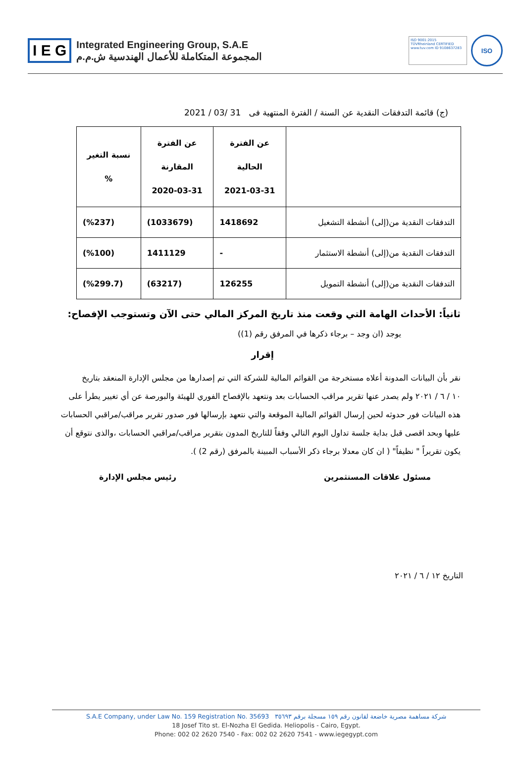I E G
Integrated Engineering Group, S.A.E
المجموعة المتكاملة للأعمال الهندسية ش.م.م
ISO 9001:2015
TÜVRheinland CERTIFIED
www.tuv.com ID 9108637283
ISO
(ج) قائمة التدفقات النقدية عن السنة / الفترة المنتهية فى 31 /03 / 2021
| | عن الفترة الحالية 2021-03-31 | عن الفترة المقارنة 2020-03-31 | نسبة التغير % |
| --- | --- | --- | --- |
| التدفقات النقدية من(إلى) أنشطة التشغيل | 1418692 | (1033679) | (%237) |
| التدفقات النقدية من(إلى) أنشطة الاستثمار | - | 1411129 | (%100) |
| التدفقات النقدية من(إلى) أنشطة التمويل | 126255 | (63217) | (%299.7) |
ثانياً: الأحداث الهامة التي وقعت منذ تاريخ المركز المالي حتى الآن وتستوجب الإفصاح:
يوجد (ان وجد – برجاء ذكرها في المرفق رقم (1))
إقرار
نقر بأن البيانات المدونة أعلاه مستخرجة من القوائم المالية للشركة التي تم إصدارها من مجلس الإدارة المنعقد بتاريخ
١٠ / ٦ / ٢٠٢١ ولم يصدر عنها تقرير مراقب الحسابات بعد ونتعهد بالإفصاح الفوري للهيئة والبورصة عن أي تغيير يطرأ على هذه البيانات فور حدوثه لحين إرسال القوائم المالية الموقعة والتي نتعهد بإرسالها فور صدور تقرير مراقب/مراقبي الحسابات عليها وبحد اقصى قبل بداية جلسة تداول اليوم التالي وفقاً للتاريخ المدون بتقرير مراقب/مراقبي الحسابات ،والذى نتوقع أن يكون تقريراً " نظيفاً" ( ان كان معدلا برجاء ذكر الأسباب المبينة بالمرفق (رقم 2) ).
مسئول علاقات المستثمرين رئيس مجلس الإدارة
التاريخ ١٢ / ٦ / ٢٠٢١
S.A.E Company, under Law No. 159 Registration No. 35693 شركة مساهمة مصرية خاضعة لقانون رقم ١٥٩ مسجلة برقم ٣٥٦٩٣
18 Josef Tito st. El-Nozha El Gedida. Heliopolis - Cairo, Egypt.
Phone: 002 02 2620 7540 - Fax: 002 02 2620 7541 - www.iegegypt.com